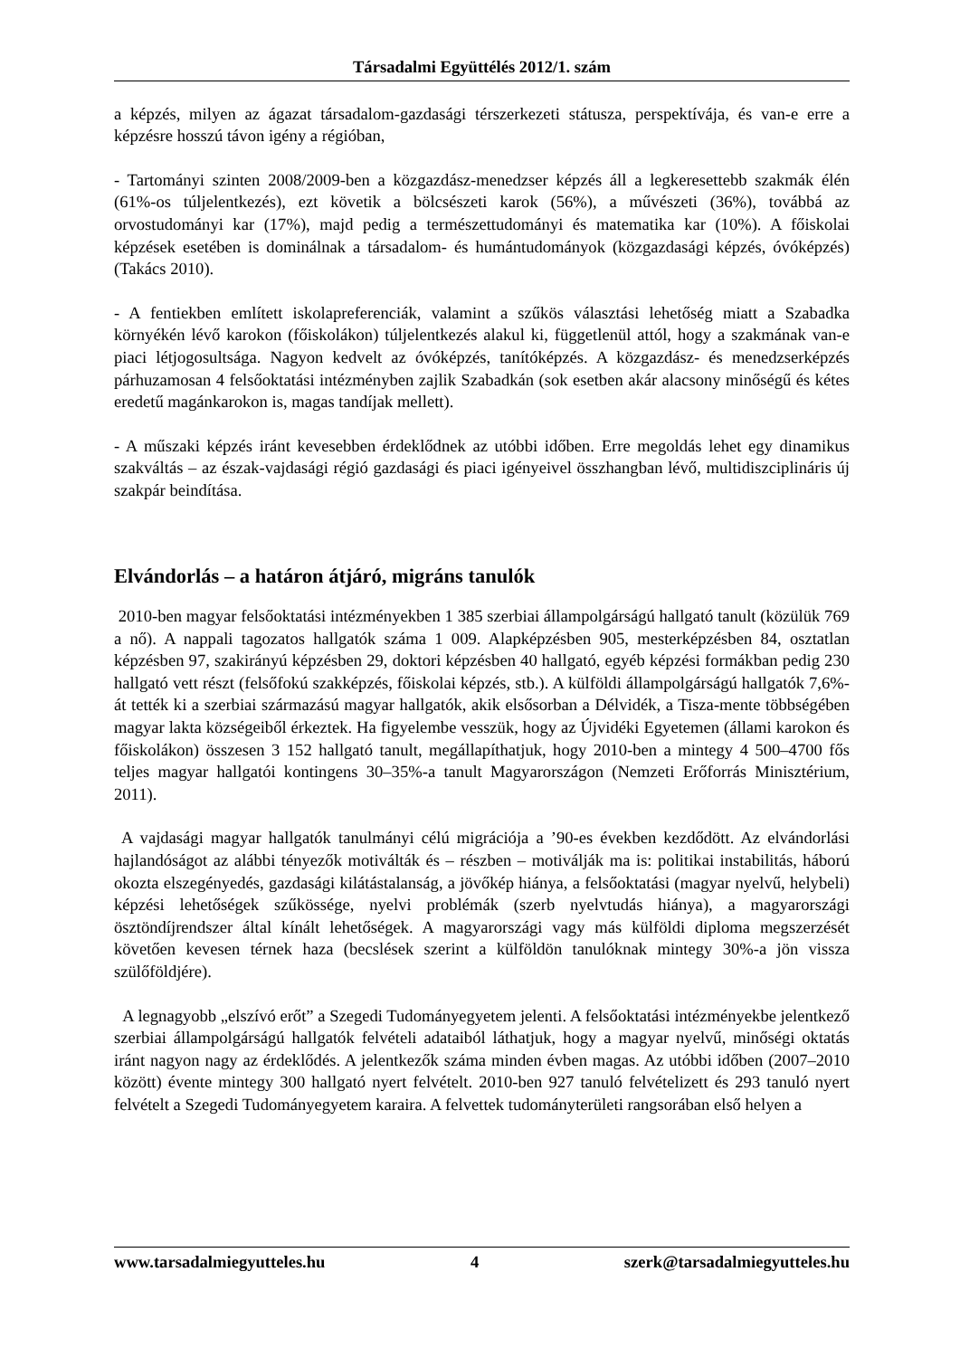Társadalmi Együttélés 2012/1. szám
a képzés, milyen az ágazat társadalom-gazdasági térszerkezeti státusza, perspektívája, és van-e erre a képzésre hosszú távon igény a régióban,
- Tartományi szinten 2008/2009-ben a közgazdász-menedzser képzés áll a legkeresettebb szakmák élén (61%-os túljelentkezés), ezt követik a bölcsészeti karok (56%), a művészeti (36%), továbbá az orvostudományi kar (17%), majd pedig a természettudományi és matematika kar (10%). A főiskolai képzések esetében is dominálnak a társadalom- és humántudományok (közgazdasági képzés, óvóképzés) (Takács 2010).
- A fentiekben említett iskolapreferenciák, valamint a szűkös választási lehetőség miatt a Szabadka környékén lévő karokon (főiskolákon) túljelentkezés alakul ki, függetlenül attól, hogy a szakmának van-e piaci létjogosultsága. Nagyon kedvelt az óvóképzés, tanítóképzés. A közgazdász- és menedzserképzés párhuzamosan 4 felsőoktatási intézményben zajlik Szabadkán (sok esetben akár alacsony minőségű és kétes eredetű magánkarokon is, magas tandíjak mellett).
- A műszaki képzés iránt kevesebben érdeklődnek az utóbbi időben. Erre megoldás lehet egy dinamikus szakváltás – az észak-vajdasági régió gazdasági és piaci igényeivel összhangban lévő, multidiszciplináris új szakpár beindítása.
Elvándorlás – a határon átjáró, migráns tanulók
2010-ben magyar felsőoktatási intézményekben 1 385 szerbiai állampolgárságú hallgató tanult (közülük 769 a nő). A nappali tagozatos hallgatók száma 1 009. Alapképzésben 905, mesterképzésben 84, osztatlan képzésben 97, szakirányú képzésben 29, doktori képzésben 40 hallgató, egyéb képzési formákban pedig 230 hallgató vett részt (felsőfokú szakképzés, főiskolai képzés, stb.). A külföldi állampolgárságú hallgatók 7,6%-át tették ki a szerbiai származású magyar hallgatók, akik elsősorban a Délvidék, a Tisza-mente többségében magyar lakta községeiből érkeztek. Ha figyelembe vesszük, hogy az Újvidéki Egyetemen (állami karokon és főiskolákon) összesen 3 152 hallgató tanult, megállapíthatjuk, hogy 2010-ben a mintegy 4 500–4700 fős teljes magyar hallgatói kontingens 30–35%-a tanult Magyarországon (Nemzeti Erőforrás Minisztérium, 2011).
A vajdasági magyar hallgatók tanulmányi célú migrációja a ’90-es években kezdődött. Az elvándorlási hajlandóságot az alábbi tényezők motiválták és – részben – motiválják ma is: politikai instabilitás, háború okozta elszegényedés, gazdasági kilátástalanság, a jövőkép hiánya, a felsőoktatási (magyar nyelvű, helybeli) képzési lehetőségek szűkössége, nyelvi problémák (szerb nyelvtudás hiánya), a magyarországi ösztöndíjrendszer által kínált lehetőségek. A magyarországi vagy más külföldi diploma megszerzését követően kevesen térnek haza (becslések szerint a külföldön tanulóknak mintegy 30%-a jön vissza szülőföldjére).
A legnagyobb „elszívó erőt” a Szegedi Tudományegyetem jelenti. A felsőoktatási intézményekbe jelentkező szerbiai állampolgárságú hallgatók felvételi adataiból láthatjuk, hogy a magyar nyelvű, minőségi oktatás iránt nagyon nagy az érdeklődés. A jelentkezők száma minden évben magas. Az utóbbi időben (2007–2010 között) évente mintegy 300 hallgató nyert felvételt. 2010-ben 927 tanuló felvételizett és 293 tanuló nyert felvételt a Szegedi Tudományegyetem karaira. A felvettek tudományterületi rangsorában első helyen a
www.tarsadalmiegyutteles.hu 4 szerk@tarsadalmiegyutteles.hu